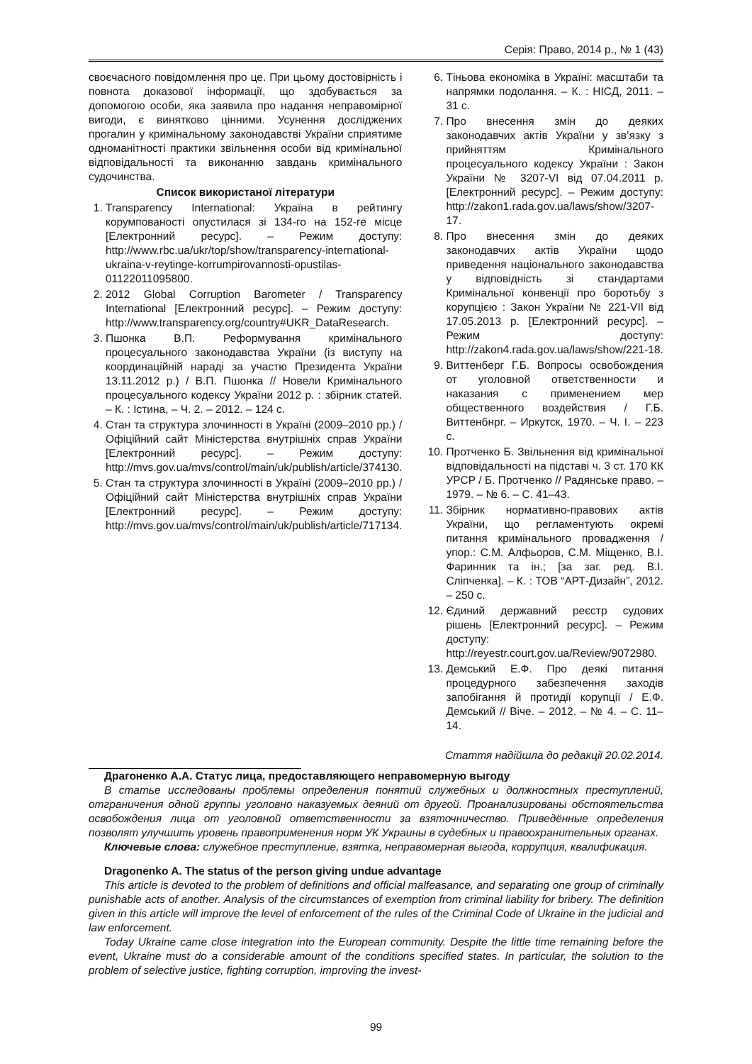Серія: Право, 2014 р., № 1 (43)
своєчасного повідомлення про це. При цьому достовірність і повнота доказової інформації, що здобувається за допомогою особи, яка заявила про надання неправомірної вигоди, є винятково цінними. Усунення досліджених прогалин у кримінальному законодавстві України сприятиме одноманітності практики звільнення особи від кримінальної відповідальності та виконанню завдань кримінального судочинства.
Список використаної літератури
1. Transparency International: Україна в рейтингу корумпованості опустилася зі 134-го на 152-ге місце [Електронний ресурс]. – Режим доступу: http://www.rbc.ua/ukr/top/show/transparency-international-ukraina-v-reytinge-korrumpirovannosti-opustilas-01122011095800.
2. 2012 Global Corruption Barometer / Transparency International [Електронний ресурс]. – Режим доступу: http://www.transparency.org/country#UKR_DataResearch.
3. Пшонка В.П. Реформування кримінального процесуального законодавства України (із виступу на координаційній нараді за участю Президента України 13.11.2012 р.) / В.П. Пшонка // Новели Кримінального процесуального кодексу України 2012 р. : збірник статей. – К. : Істина, – Ч. 2. – 2012. – 124 с.
4. Стан та структура злочинності в Україні (2009–2010 рр.) / Офіційний сайт Міністерства внутрішніх справ України [Електронний ресурс]. – Режим доступу: http://mvs.gov.ua/mvs/control/main/uk/publish/article/374130.
5. Стан та структура злочинності в Україні (2009–2010 рр.) / Офіційний сайт Міністерства внутрішніх справ України [Електронний ресурс]. – Режим доступу: http://mvs.gov.ua/mvs/control/main/uk/publish/article/717134.
6. Тіньова економіка в Україні: масштаби та напрямки подолання. – К. : НІСД, 2011. – 31 с.
7. Про внесення змін до деяких законодавчих актів України у зв’язку з прийняттям Кримінального процесуального кодексу України : Закон України № 3207-VI від 07.04.2011 р. [Електронний ресурс]. – Режим доступу: http://zakon1.rada.gov.ua/laws/show/3207-17.
8. Про внесення змін до деяких законодавчих актів України щодо приведення національного законодавства у відповідність зі стандартами Кримінальної конвенції про боротьбу з корупцією : Закон України № 221-VII від 17.05.2013 р. [Електронний ресурс]. – Режим доступу: http://zakon4.rada.gov.ua/laws/show/221-18.
9. Виттенберг Г.Б. Вопросы освобождения от уголовной ответственности и наказания с применением мер общественного воздействия / Г.Б. Виттенбнрг. – Иркутск, 1970. – Ч. І. – 223 с.
10. Протченко Б. Звільнення від кримінальної відповідальності на підставі ч. 3 ст. 170 КК УРСР / Б. Протченко // Радянське право. – 1979. – № 6. – С. 41–43.
11. Збірник нормативно-правових актів України, що регламентують окремі питання кримінального провадження / упор.: С.М. Алфьоров, С.М. Міщенко, В.І. Фаринник та ін.; [за заг. ред. В.І. Сліпченка]. – К. : ТОВ “АРТ-Дизайн”, 2012. – 250 с.
12. Єдиний державний реєстр судових рішень [Електронний ресурс]. – Режим доступу: http://reyestr.court.gov.ua/Review/9072980.
13. Демський Е.Ф. Про деякі питання процедурного забезпечення заходів запобігання й протидії корупції / Е.Ф. Демський // Віче. – 2012. – № 4. – С. 11–14.
Стаття надійшла до редакції 20.02.2014.
Драгоненко А.А. Статус лица, предоставляющего неправомерную выгоду
В статье исследованы проблемы определения понятий служебных и должностных преступлений, отграничения одной группы уголовно наказуемых деяний от другой. Проанализированы обстоятельства освобождения лица от уголовной ответственности за взяточничество. Приведённые определения позволят улучшить уровень правоприменения норм УК Украины в судебных и правоохранительных органах.
Ключевые слова: служебное преступление, взятка, неправомерная выгода, коррупция, квалификация.
Dragonenko A. The status of the person giving undue advantage
This article is devoted to the problem of definitions and official malfeasance, and separating one group of criminally punishable acts of another. Analysis of the circumstances of exemption from criminal liability for bribery. The definition given in this article will improve the level of enforcement of the rules of the Criminal Code of Ukraine in the judicial and law enforcement.
Today Ukraine came close integration into the European community. Despite the little time remaining before the event, Ukraine must do a considerable amount of the conditions specified states. In particular, the solution to the problem of selective justice, fighting corruption, improving the invest-
99